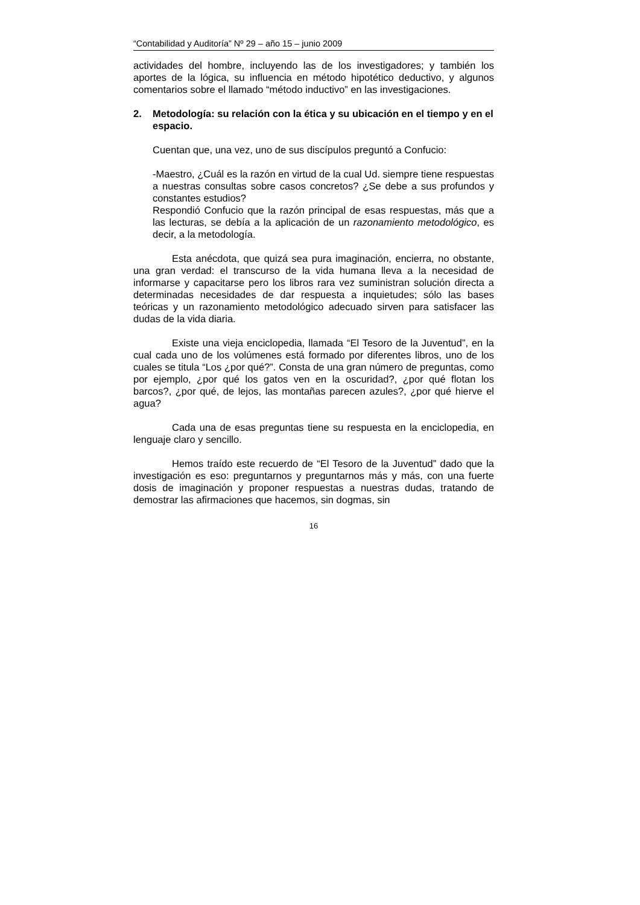“Contabilidad y Auditoría” Nº 29 – año 15 – junio 2009
actividades del hombre, incluyendo las de los investigadores; y también los aportes de la lógica, su influencia en método hipotético deductivo, y algunos comentarios sobre el llamado “método inductivo” en las investigaciones.
2. Metodología: su relación con la ética y su ubicación en el tiempo y en el espacio.
Cuentan que, una vez, uno de sus discípulos preguntó a Confucio:
-Maestro, ¿Cuál es la razón en virtud de la cual Ud. siempre tiene respuestas a nuestras consultas sobre casos concretos? ¿Se debe a sus profundos y constantes estudios?
Respondió Confucio que la razón principal de esas respuestas, más que a las lecturas, se debía a la aplicación de un razonamiento metodológico, es decir, a la metodología.
Esta anécdota, que quizá sea pura imaginación, encierra, no obstante, una gran verdad: el transcurso de la vida humana lleva a la necesidad de informarse y capacitarse pero los libros rara vez suministran solución directa a determinadas necesidades de dar respuesta a inquietudes; sólo las bases teóricas y un razonamiento metodológico adecuado sirven para satisfacer las dudas de la vida diaria.
Existe una vieja enciclopedia, llamada “El Tesoro de la Juventud”, en la cual cada uno de los volúmenes está formado por diferentes libros, uno de los cuales se titula “Los ¿por qué?”. Consta de una gran número de preguntas, como por ejemplo, ¿por qué los gatos ven en la oscuridad?, ¿por qué flotan los barcos?, ¿por qué, de lejos, las montañas parecen azules?, ¿por qué hierve el agua?
Cada una de esas preguntas tiene su respuesta en la enciclopedia, en lenguaje claro y sencillo.
Hemos traído este recuerdo de “El Tesoro de la Juventud” dado que la investigación es eso: preguntarnos y preguntarnos más y más, con una fuerte dosis de imaginación y proponer respuestas a nuestras dudas, tratando de demostrar las afirmaciones que hacemos, sin dogmas, sin
16